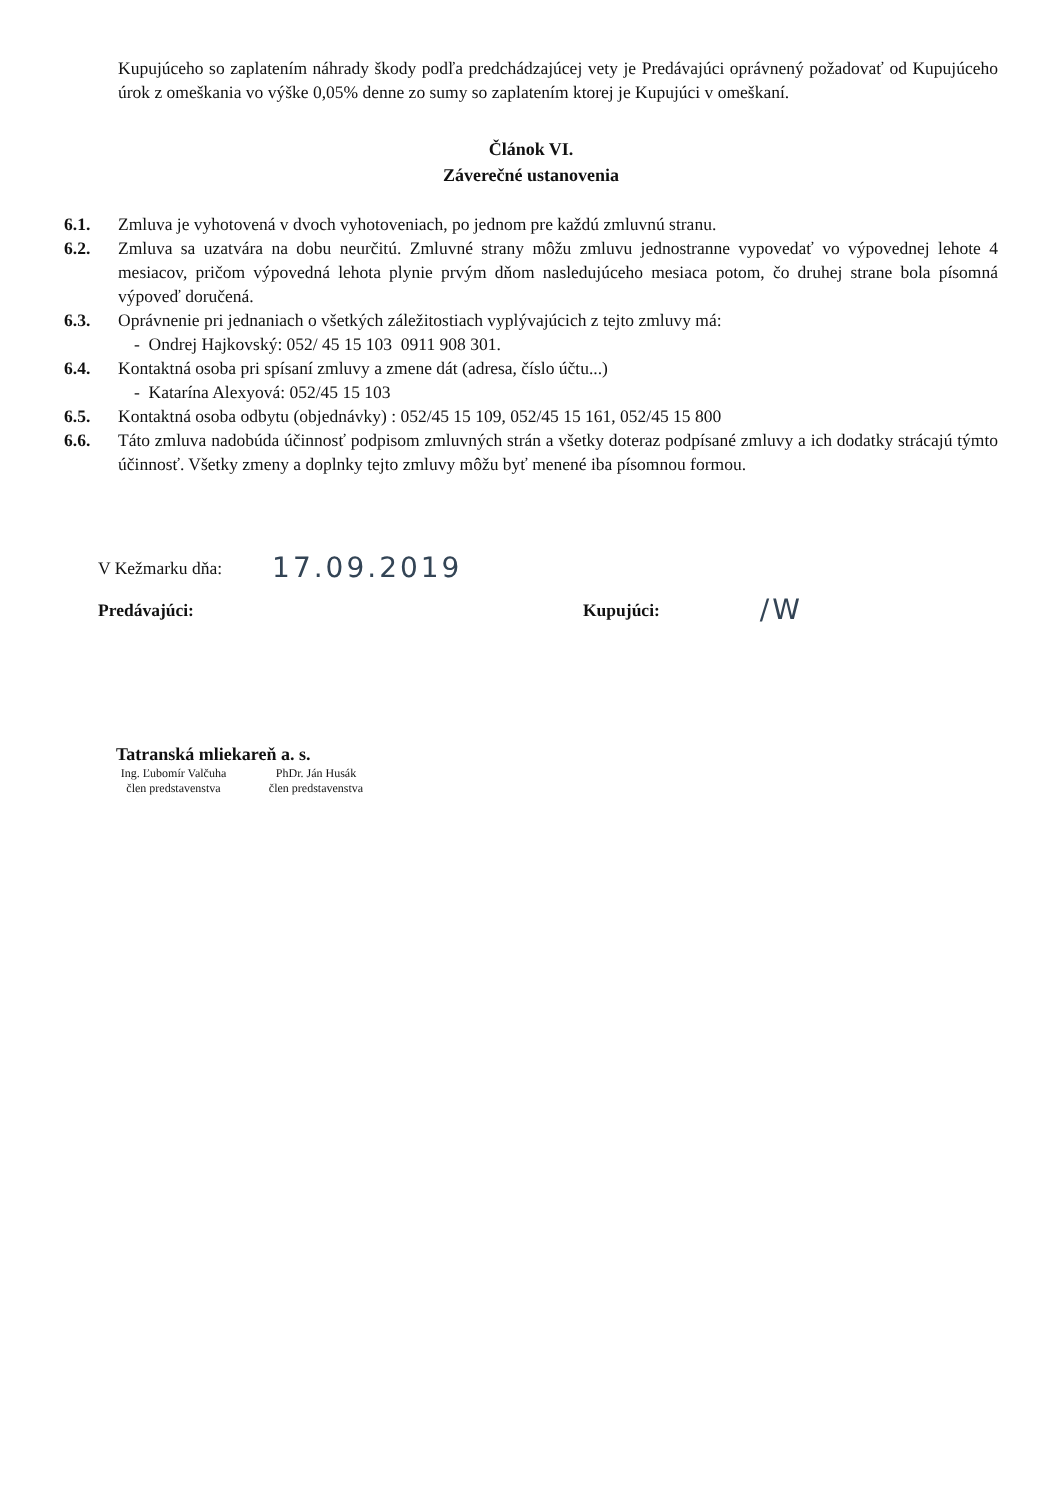Kupujúceho so zaplatením náhrady škody podľa predchádzajúcej vety je Predávajúci oprávnený požadovať od Kupujúceho úrok z omeškania vo výške 0,05% denne zo sumy so zaplatením ktorej je Kupujúci v omeškaní.
Článok VI.
Záverečné ustanovenia
6.1. Zmluva je vyhotovená v dvoch vyhotoveniach, po jednom pre každú zmluvnú stranu.
6.2. Zmluva sa uzatvára na dobu neurčitú. Zmluvné strany môžu zmluvu jednostranne vypovedať vo výpovednej lehote 4 mesiacov, pričom výpovedná lehota plynie prvým dňom nasledujúceho mesiaca potom, čo druhej strane bola písomná výpoveď doručená.
6.3. Oprávnenie pri jednaniach o všetkých záležitostiach vyplývajúcich z tejto zmluvy má:
- Ondrej Hajkovský: 052/ 45 15 103 0911 908 301.
6.4. Kontaktná osoba pri spísaní zmluvy a zmene dát (adresa, číslo účtu...)
- Katarína Alexyová: 052/45 15 103
6.5. Kontaktná osoba odbytu (objednávky) : 052/45 15 109, 052/45 15 161, 052/45 15 800
6.6. Táto zmluva nadobúda účinnosť podpisom zmluvných strán a všetky doteraz podpísané zmluvy a ich dodatky strácajú týmto účinnosť. Všetky zmeny a doplnky tejto zmluvy môžu byť menené iba písomnou formou.
V Kežmarku dňa: 17.09.2019
Predávajúci: Kupujúci: /W
Tatranská mliekareň a. s.
Ing. Ľubomír Valčuha
člen predstavenstva
PhDr. Ján Husák
člen predstavenstva